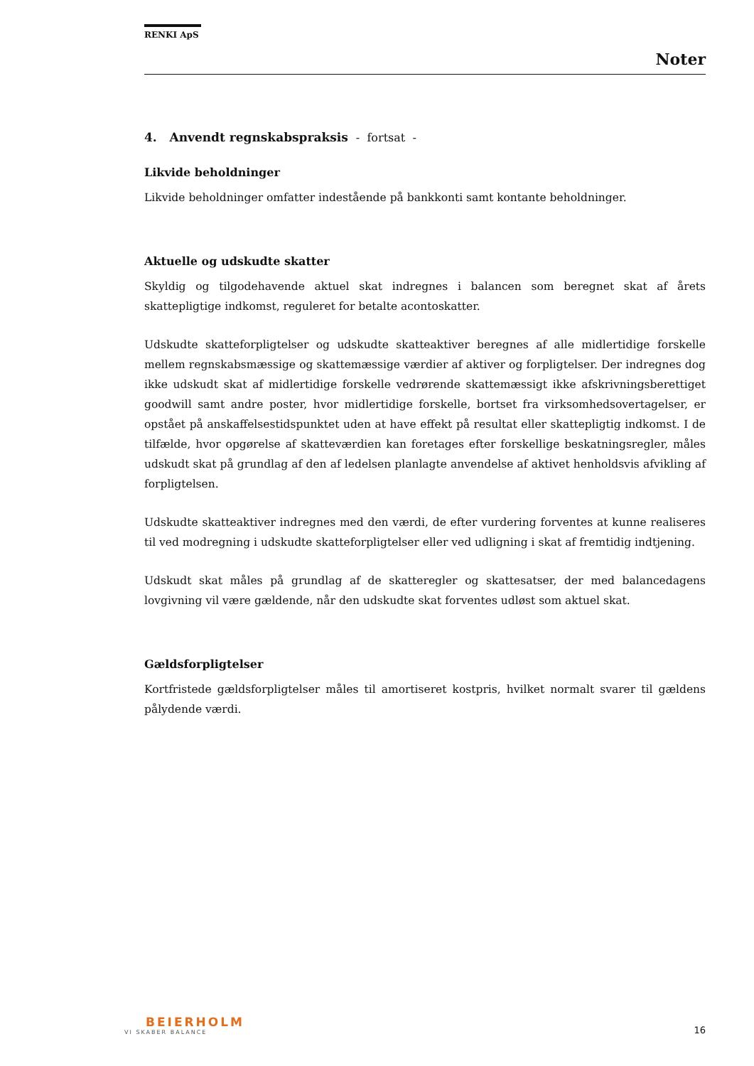RENKI ApS
Noter
4. Anvendt regnskabspraksis - fortsat -
Likvide beholdninger
Likvide beholdninger omfatter indestående på bankkonti samt kontante beholdninger.
Aktuelle og udskudte skatter
Skyldig og tilgodehavende aktuel skat indregnes i balancen som beregnet skat af årets skattepligtige indkomst, reguleret for betalte acontoskatter.
Udskudte skatteforpligtelser og udskudte skatteaktiver beregnes af alle midlertidige forskelle mellem regnskabsmæssige og skattemæssige værdier af aktiver og forpligtelser. Der indregnes dog ikke udskudt skat af midlertidige forskelle vedrørende skattemæssigt ikke afskrivningsberettiget goodwill samt andre poster, hvor midlertidige forskelle, bortset fra virksomhedsovertagelser, er opstået på anskaffelsestidspunktet uden at have effekt på resultat eller skattepligtig indkomst. I de tilfælde, hvor opgørelse af skatteværdien kan foretages efter forskellige beskatningsregler, måles udskudt skat på grundlag af den af ledelsen planlagte anvendelse af aktivet henholdsvis afvikling af forpligtelsen.
Udskudte skatteaktiver indregnes med den værdi, de efter vurdering forventes at kunne realiseres til ved modregning i udskudte skatteforpligtelser eller ved udligning i skat af fremtidig indtjening.
Udskudt skat måles på grundlag af de skatteregler og skattesatser, der med balancedagens lovgivning vil være gældende, når den udskudte skat forventes udløst som aktuel skat.
Gældsforpligtelser
Kortfristede gældsforpligtelser måles til amortiseret kostpris, hvilket normalt svarer til gældens pålydende værdi.
BEIERHOLM
VI SKABER BALANCE
16